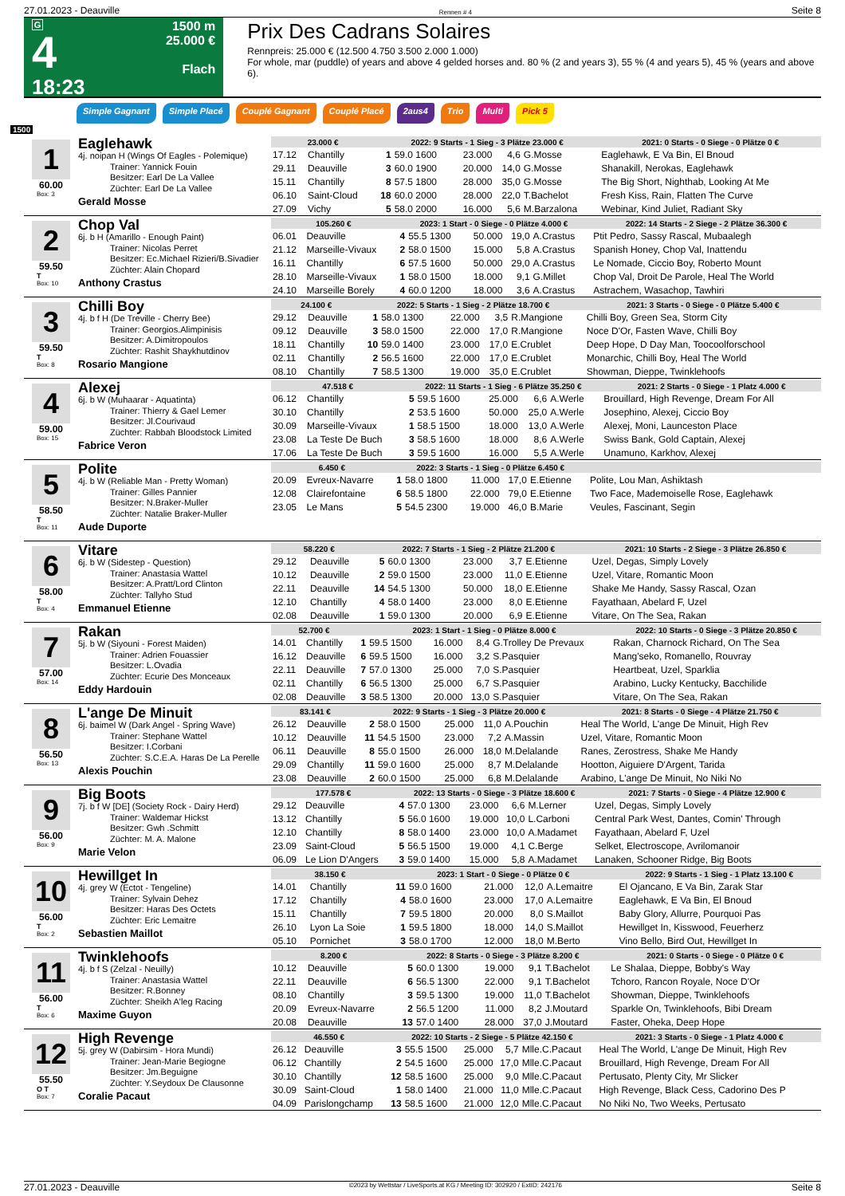27.01.2023 - Deauville Rennen # 4 Seite 8
G
4
18:23
1500 m
25.000 €
Flach
Prix Des Cadrans Solaires
Rennpreis: 25.000 € (12.500 4.750 3.500 2.000 1.000)
For whole, mar (puddle) of years and above 4 gelded horses and. 80 % (2 and years 3), 55 % (4 and years 5), 45 % (years and above 6).
Simple Gagnant Simple Placé Couplé Gagnant Couplé Placé 2aus4 Trio Multi Pick 5
1500
1
60.00
Box: 3
Eaglehawk
4j. noipan H (Wings Of Eagles - Polemique)
Trainer: Yannick Fouin
Besitzer: Earl De La Vallee
Züchter: Earl De La Vallee
Gerald Mosse
| 23.000 € | | 2022: 9 Starts - 1 Sieg - 3 Plätze 23.000 € | | | | | | 2021: 0 Starts - 0 Siege - 0 Plätze 0 € |
| --- | --- | --- | --- | --- | --- | --- | --- | --- |
| 17.12 | Chantilly | 1 | 59.0 1600 | 23.000 | 4,6 | G.Mosse | | Eaglehawk, E Va Bin, El Bnoud |
| 29.11 | Deauville | 3 | 60.0 1900 | 20.000 | 14,0 | G.Mosse | | Shanakill, Nerokas, Eaglehawk |
| 15.11 | Chantilly | 8 | 57.5 1800 | 28.000 | 35,0 | G.Mosse | | The Big Short, Nighthab, Looking At Me |
| 06.10 | Saint-Cloud | 18 | 60.0 2000 | 28.000 | 22,0 | T.Bachelot | | Fresh Kiss, Rain, Flatten The Curve |
| 27.09 | Vichy | 5 | 58.0 2000 | 16.000 | 5,6 | M.Barzalona | | Webinar, Kind Juliet, Radiant Sky |
2
59.50
T
Box: 10
Chop Val
6j. b H (Amarillo - Enough Paint)
Trainer: Nicolas Perret
Besitzer: Ec.Michael Rizieri/B.Sivadier
Züchter: Alain Chopard
Anthony Crastus
| 105.260 € | | 2023: 1 Start - 0 Siege - 0 Plätze 4.000 € | | | | | | 2022: 14 Starts - 2 Siege - 2 Plätze 36.300 € |
| --- | --- | --- | --- | --- | --- | --- | --- | --- |
| 06.01 | Deauville | 4 | 55.5 1300 | 50.000 | 19,0 | A.Crastus | | Ptit Pedro, Sassy Rascal, Mubaalegh |
| 21.12 | Marseille-Vivaux | 2 | 58.0 1500 | 15.000 | 5,8 | A.Crastus | | Spanish Honey, Chop Val, Inattendu |
| 16.11 | Chantilly | 6 | 57.5 1600 | 50.000 | 29,0 | A.Crastus | | Le Nomade, Ciccio Boy, Roberto Mount |
| 28.10 | Marseille-Vivaux | 1 | 58.0 1500 | 18.000 | 9,1 | G.Millet | | Chop Val, Droit De Parole, Heal The World |
| 24.10 | Marseille Borely | 4 | 60.0 1200 | 18.000 | 3,6 | A.Crastus | | Astrachem, Wasachop, Tawhiri |
3
59.50
T
Box: 8
Chilli Boy
4j. b f H (De Treville - Cherry Bee)
Trainer: Georgios.Alimpinisis
Besitzer: A.Dimitropoulos
Züchter: Rashit Shaykhutdinov
Rosario Mangione
| 24.100 € | | 2022: 5 Starts - 1 Sieg - 2 Plätze 18.700 € | | | | | | 2021: 3 Starts - 0 Siege - 0 Plätze 5.400 € |
| --- | --- | --- | --- | --- | --- | --- | --- | --- |
| 29.12 | Deauville | 1 | 58.0 1300 | 22.000 | 3,5 | R.Mangione | | Chilli Boy, Green Sea, Storm City |
| 09.12 | Deauville | 3 | 58.0 1500 | 22.000 | 17,0 | R.Mangione | | Noce D'Or, Fasten Wave, Chilli Boy |
| 18.11 | Chantilly | 10 | 59.0 1400 | 23.000 | 17,0 | E.Crublet | | Deep Hope, D Day Man, Toocoolforschool |
| 02.11 | Chantilly | 2 | 56.5 1600 | 22.000 | 17,0 | E.Crublet | | Monarchic, Chilli Boy, Heal The World |
| 08.10 | Chantilly | 7 | 58.5 1300 | 19.000 | 35,0 | E.Crublet | | Showman, Dieppe, Twinklehoofs |
4
59.00
Box: 15
Alexej
6j. b W (Muhaarar - Aquatinta)
Trainer: Thierry & Gael Lemer
Besitzer: Jl.Courivaud
Züchter: Rabbah Bloodstock Limited
Fabrice Veron
| 47.518 € | | 2022: 11 Starts - 1 Sieg - 6 Plätze 35.250 € | | | | | | 2021: 2 Starts - 0 Siege - 1 Platz 4.000 € |
| --- | --- | --- | --- | --- | --- | --- | --- | --- |
| 06.12 | Chantilly | 5 | 59.5 1600 | 25.000 | 6,6 | A.Werle | | Brouillard, High Revenge, Dream For All |
| 30.10 | Chantilly | 2 | 53.5 1600 | 50.000 | 25,0 | A.Werle | | Josephino, Alexej, Ciccio Boy |
| 30.09 | Marseille-Vivaux | 1 | 58.5 1500 | 18.000 | 13,0 | A.Werle | | Alexej, Moni, Launceston Place |
| 23.08 | La Teste De Buch | 3 | 58.5 1600 | 18.000 | 8,6 | A.Werle | | Swiss Bank, Gold Captain, Alexej |
| 17.06 | La Teste De Buch | 3 | 59.5 1600 | 16.000 | 5,5 | A.Werle | | Unamuno, Karkhov, Alexej |
5
58.50
T
Box: 11
Polite
4j. b W (Reliable Man - Pretty Woman)
Trainer: Gilles Pannier
Besitzer: N.Braker-Muller
Züchter: Natalie Braker-Muller
Aude Duporte
| 6.450 € | | 2022: 3 Starts - 1 Sieg - 0 Plätze 6.450 € | | | | | | |
| --- | --- | --- | --- | --- | --- | --- | --- | --- |
| 20.09 | Evreux-Navarre | 1 | 58.0 1800 | 11.000 | 17,0 | E.Etienne | | Polite, Lou Man, Ashiktash |
| 12.08 | Clairefontaine | 6 | 58.5 1800 | 22.000 | 79,0 | E.Etienne | | Two Face, Mademoiselle Rose, Eaglehawk |
| 23.05 | Le Mans | 5 | 54.5 2300 | 19.000 | 46,0 | B.Marie | | Veules, Fascinant, Segin |
6
58.00
T
Box: 4
Vitare
6j. b W (Sidestep - Question)
Trainer: Anastasia Wattel
Besitzer: A.Pratt/Lord Clinton
Züchter: Tallyho Stud
Emmanuel Etienne
| 58.220 € | | 2022: 7 Starts - 1 Sieg - 2 Plätze 21.200 € | | | | | | 2021: 10 Starts - 2 Siege - 3 Plätze 26.850 € |
| --- | --- | --- | --- | --- | --- | --- | --- | --- |
| 29.12 | Deauville | 5 | 60.0 1300 | 23.000 | 3,7 | E.Etienne | | Uzel, Degas, Simply Lovely |
| 10.12 | Deauville | 2 | 59.0 1500 | 23.000 | 11,0 | E.Etienne | | Uzel, Vitare, Romantic Moon |
| 22.11 | Deauville | 14 | 54.5 1300 | 50.000 | 18,0 | E.Etienne | | Shake Me Handy, Sassy Rascal, Ozan |
| 12.10 | Chantilly | 4 | 58.0 1400 | 23.000 | 8,0 | E.Etienne | | Fayathaan, Abelard F, Uzel |
| 02.08 | Deauville | 1 | 59.0 1300 | 20.000 | 6,9 | E.Etienne | | Vitare, On The Sea, Rakan |
7
57.00
Box: 14
Rakan
5j. b W (Siyouni - Forest Maiden)
Trainer: Adrien Fouassier
Besitzer: L.Ovadia
Züchter: Ecurie Des Monceaux
Eddy Hardouin
| 52.700 € | | 2023: 1 Start - 1 Sieg - 0 Plätze 8.000 € | | | | | | 2022: 10 Starts - 0 Siege - 3 Plätze 20.850 € |
| --- | --- | --- | --- | --- | --- | --- | --- | --- |
| 14.01 | Chantilly | 1 | 59.5 1500 | 16.000 | 8,4 | G.Trolley De Prevaux | | Rakan, Charnock Richard, On The Sea |
| 16.12 | Deauville | 6 | 59.5 1500 | 16.000 | 3,2 | S.Pasquier | | Mang'seko, Romanello, Rouvray |
| 22.11 | Deauville | 7 | 57.0 1300 | 25.000 | 7,0 | S.Pasquier | | Heartbeat, Uzel, Sparklia |
| 02.11 | Chantilly | 6 | 56.5 1300 | 25.000 | 6,7 | S.Pasquier | | Arabino, Lucky Kentucky, Bacchilide |
| 02.08 | Deauville | 3 | 58.5 1300 | 20.000 | 13,0 | S.Pasquier | | Vitare, On The Sea, Rakan |
8
56.50
Box: 13
L'ange De Minuit
6j. baimel W (Dark Angel - Spring Wave)
Trainer: Stephane Wattel
Besitzer: I.Corbani
Züchter: S.C.E.A. Haras De La Perelle
Alexis Pouchin
| 83.141 € | | 2022: 9 Starts - 1 Sieg - 3 Plätze 20.000 € | | | | | | 2021: 8 Starts - 0 Siege - 4 Plätze 21.750 € |
| --- | --- | --- | --- | --- | --- | --- | --- | --- |
| 26.12 | Deauville | 2 | 58.0 1500 | 25.000 | 11,0 | A.Pouchin | | Heal The World, L'ange De Minuit, High Rev |
| 10.12 | Deauville | 11 | 54.5 1500 | 23.000 | 7,2 | A.Massin | | Uzel, Vitare, Romantic Moon |
| 06.11 | Deauville | 8 | 55.0 1500 | 26.000 | 18,0 | M.Delalande | | Ranes, Zerostress, Shake Me Handy |
| 29.09 | Chantilly | 11 | 59.0 1600 | 25.000 | 8,7 | M.Delalande | | Hootton, Aiguiere D'Argent, Tarida |
| 23.08 | Deauville | 2 | 60.0 1500 | 25.000 | 6,8 | M.Delalande | | Arabino, L'ange De Minuit, No Niki No |
9
56.00
Box: 9
Big Boots
7j. b f W [DE] (Society Rock - Dairy Herd)
Trainer: Waldemar Hickst
Besitzer: Gwh .Schmitt
Züchter: M. A. Malone
Marie Velon
| 177.578 € | | 2022: 13 Starts - 0 Siege - 3 Plätze 18.600 € | | | | | | 2021: 7 Starts - 0 Siege - 4 Plätze 12.900 € |
| --- | --- | --- | --- | --- | --- | --- | --- | --- |
| 29.12 | Deauville | 4 | 57.0 1300 | 23.000 | 6,6 | M.Lerner | | Uzel, Degas, Simply Lovely |
| 13.12 | Chantilly | 5 | 56.0 1600 | 19.000 | 10,0 | L.Carboni | | Central Park West, Dantes, Comin' Through |
| 12.10 | Chantilly | 8 | 58.0 1400 | 23.000 | 10,0 | A.Madamet | | Fayathaan, Abelard F, Uzel |
| 23.09 | Saint-Cloud | 5 | 56.5 1500 | 19.000 | 4,1 | C.Berge | | Selket, Electroscope, Avrilomanoir |
| 06.09 | Le Lion D'Angers | 3 | 59.0 1400 | 15.000 | 5,8 | A.Madamet | | Lanaken, Schooner Ridge, Big Boots |
10
56.00
T
Box: 2
Hewillget In
4j. grey W (Ectot - Tengeline)
Trainer: Sylvain Dehez
Besitzer: Haras Des Octets
Züchter: Eric Lemaitre
Sebastien Maillot
| 38.150 € | | 2023: 1 Start - 0 Siege - 0 Plätze 0 € | | | | | | 2022: 9 Starts - 1 Sieg - 1 Platz 13.100 € |
| --- | --- | --- | --- | --- | --- | --- | --- | --- |
| 14.01 | Chantilly | 11 | 59.0 1600 | 21.000 | 12,0 | A.Lemaitre | | El Ojancano, E Va Bin, Zarak Star |
| 17.12 | Chantilly | 4 | 58.0 1600 | 23.000 | 17,0 | A.Lemaitre | | Eaglehawk, E Va Bin, El Bnoud |
| 15.11 | Chantilly | 7 | 59.5 1800 | 20.000 | 8,0 | S.Maillot | | Baby Glory, Allurre, Pourquoi Pas |
| 26.10 | Lyon La Soie | 1 | 59.5 1800 | 18.000 | 14,0 | S.Maillot | | Hewillget In, Kisswood, Feuerherz |
| 05.10 | Pornichet | 3 | 58.0 1700 | 12.000 | 18,0 | M.Berto | | Vino Bello, Bird Out, Hewillget In |
11
56.00
T
Box: 6
Twinklehoofs
4j. b f S (Zelzal - Neuilly)
Trainer: Anastasia Wattel
Besitzer: R.Bonney
Züchter: Sheikh A'leg Racing
Maxime Guyon
| 8.200 € | | 2022: 8 Starts - 0 Siege - 3 Plätze 8.200 € | | | | | | 2021: 0 Starts - 0 Siege - 0 Plätze 0 € |
| --- | --- | --- | --- | --- | --- | --- | --- | --- |
| 10.12 | Deauville | 5 | 60.0 1300 | 19.000 | 9,1 | T.Bachelot | | Le Shalaa, Dieppe, Bobby's Way |
| 22.11 | Deauville | 6 | 56.5 1300 | 22.000 | 9,1 | T.Bachelot | | Tchoro, Rancon Royale, Noce D'Or |
| 08.10 | Chantilly | 3 | 59.5 1300 | 19.000 | 11,0 | T.Bachelot | | Showman, Dieppe, Twinklehoofs |
| 20.09 | Evreux-Navarre | 2 | 56.5 1200 | 11.000 | 8,2 | J.Moutard | | Sparkle On, Twinklehoofs, Bibi Dream |
| 20.08 | Deauville | 13 | 57.0 1400 | 28.000 | 37,0 | J.Moutard | | Faster, Oheka, Deep Hope |
12
55.50
O T
Box: 7
High Revenge
5j. grey W (Dabirsim - Hora Mundi)
Trainer: Jean-Marie Begiogne
Besitzer: Jm.Beguigne
Züchter: Y.Seydoux De Clausonne
Coralie Pacaut
| 46.550 € | | 2022: 10 Starts - 2 Siege - 5 Plätze 42.150 € | | | | | | 2021: 3 Starts - 0 Siege - 1 Platz 4.000 € |
| --- | --- | --- | --- | --- | --- | --- | --- | --- |
| 26.12 | Deauville | 3 | 55.5 1500 | 25.000 | 5,7 | Mlle.C.Pacaut | | Heal The World, L'ange De Minuit, High Rev |
| 06.12 | Chantilly | 2 | 54.5 1600 | 25.000 | 17,0 | Mlle.C.Pacaut | | Brouillard, High Revenge, Dream For All |
| 30.10 | Chantilly | 12 | 58.5 1600 | 25.000 | 9,0 | Mlle.C.Pacaut | | Pertusato, Plenty City, Mr Slicker |
| 30.09 | Saint-Cloud | 1 | 58.0 1400 | 21.000 | 11,0 | Mlle.C.Pacaut | | High Revenge, Black Cess, Cadorino Des P |
| 04.09 | Parislongchamp | 13 | 58.5 1600 | 21.000 | 12,0 | Mlle.C.Pacaut | | No Niki No, Two Weeks, Pertusato |
27.01.2023 - Deauville ©2023 by Wettstar / LiveSports.at KG / Meeting ID: 302920 / ExtID: 242176 Seite 8